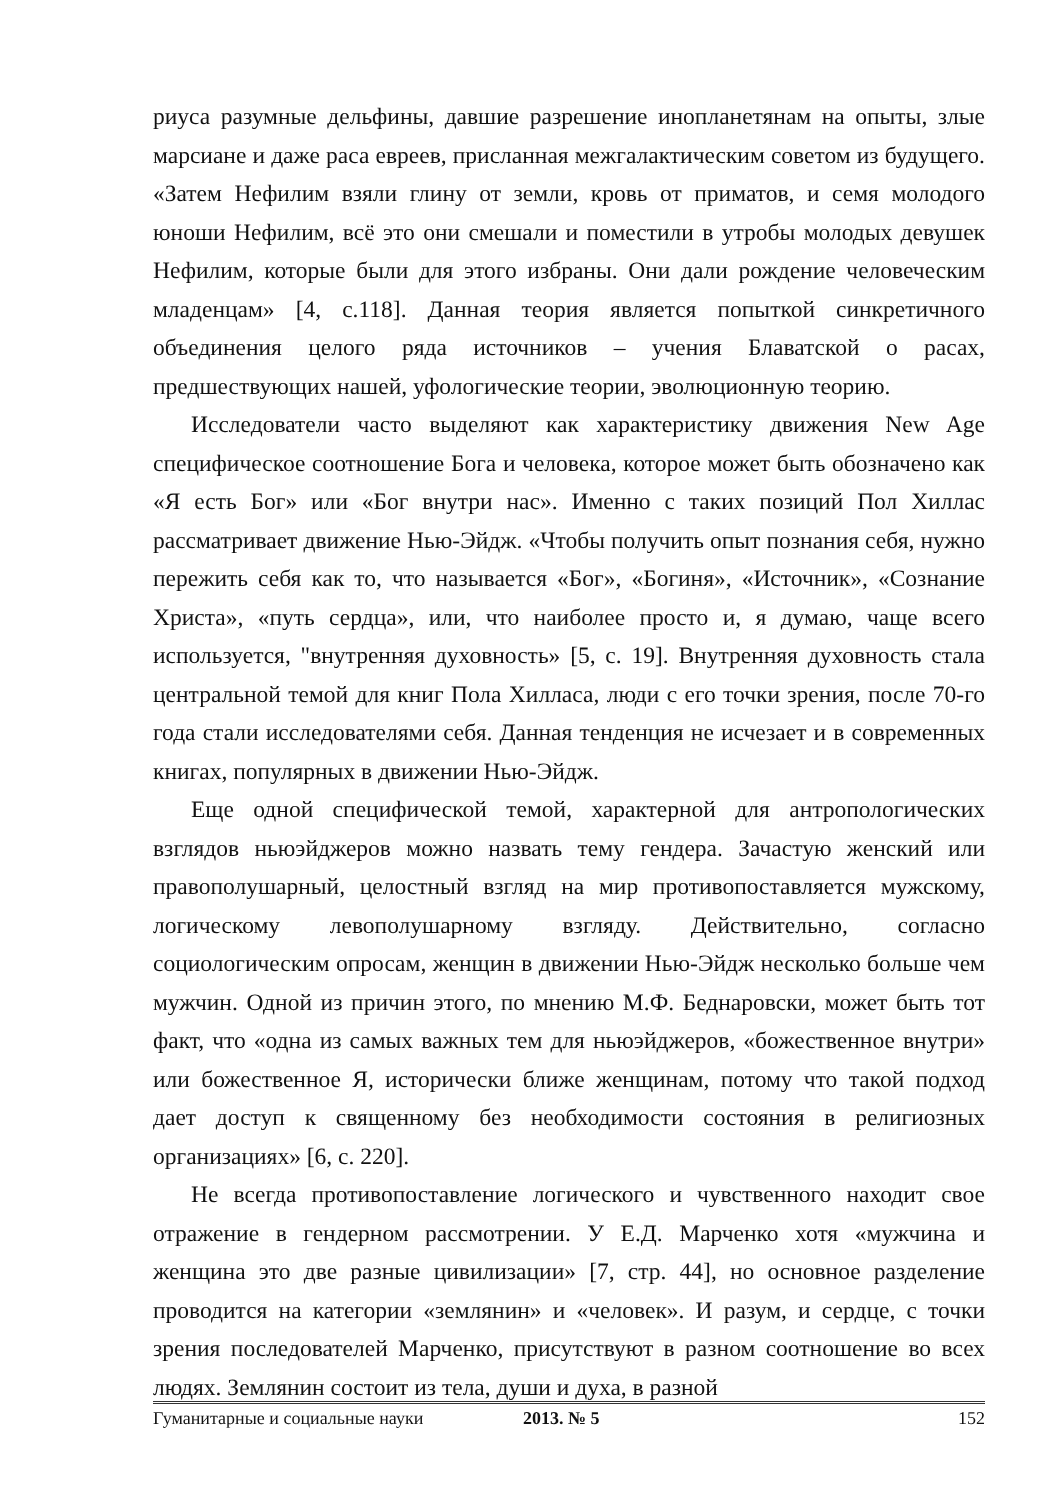риуса разумные дельфины, давшие разрешение инопланетянам на опыты, злые марсиане и даже раса евреев, присланная межгалактическим советом из будущего. «Затем Нефилим взяли глину от земли, кровь от приматов, и семя молодого юноши Нефилим, всё это они смешали и поместили в утробы молодых девушек Нефилим, которые были для этого избраны. Они дали рождение человеческим младенцам» [4, с.118]. Данная теория является попыткой синкретичного объединения целого ряда источников – учения Блаватской о расах, предшествующих нашей, уфологические теории, эволюционную теорию.
Исследователи часто выделяют как характеристику движения New Age специфическое соотношение Бога и человека, которое может быть обозначено как «Я есть Бог» или «Бог внутри нас». Именно с таких позиций Пол Хиллас рассматривает движение Нью-Эйдж. «Чтобы получить опыт познания себя, нужно пережить себя как то, что называется «Бог», «Богиня», «Источник», «Сознание Христа», «путь сердца», или, что наиболее просто и, я думаю, чаще всего используется, "внутренняя духовность» [5, с. 19]. Внутренняя духовность стала центральной темой для книг Пола Хилласа, люди с его точки зрения, после 70-го года стали исследователями себя. Данная тенденция не исчезает и в современных книгах, популярных в движении Нью-Эйдж.
Еще одной специфической темой, характерной для антропологических взглядов ньюэйджеров можно назвать тему гендера. Зачастую женский или правополушарный, целостный взгляд на мир противопоставляется мужскому, логическому левополушарному взгляду. Действительно, согласно социологическим опросам, женщин в движении Нью-Эйдж несколько больше чем мужчин. Одной из причин этого, по мнению М.Ф. Беднаровски, может быть тот факт, что «одна из самых важных тем для ньюэйджеров, «божественное внутри» или божественное Я, исторически ближе женщинам, потому что такой подход дает доступ к священному без необходимости состояния в религиозных организациях» [6, с. 220].
Не всегда противопоставление логического и чувственного находит свое отражение в гендерном рассмотрении. У Е.Д. Марченко хотя «мужчина и женщина это две разные цивилизации» [7, стр. 44], но основное разделение проводится на категории «землянин» и «человек». И разум, и сердце, с точки зрения последователей Марченко, присутствуют в разном соотношение во всех людях. Землянин состоит из тела, души и духа, в разной
Гуманитарные и социальные науки 2013. № 5 152